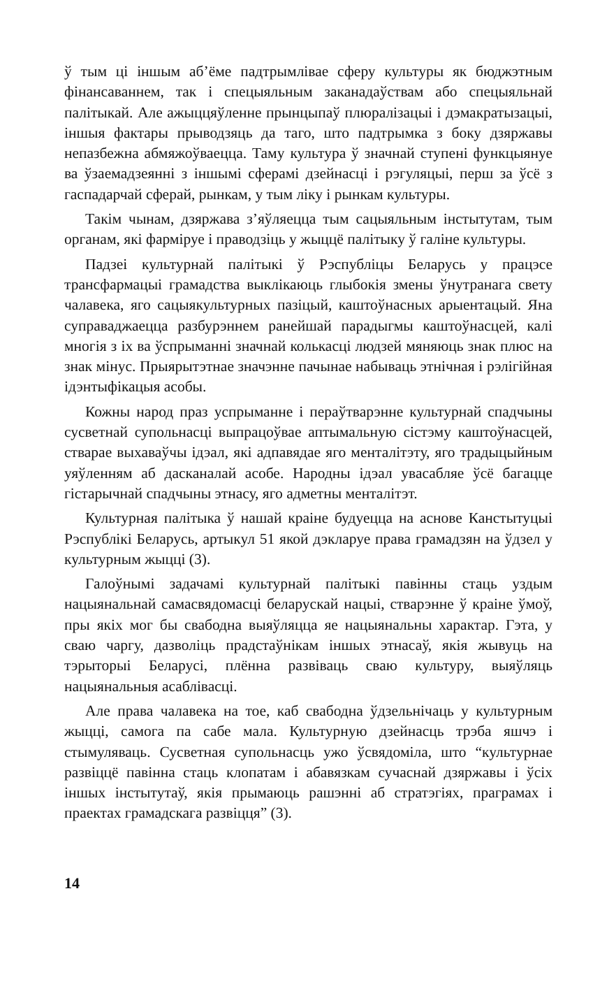ў тым ці іншым аб’ёме падтрымлівае сферу культуры як бюджэтным фінансаваннем, так і спецыяльным заканадаўствам або спецыяльнай палітыкай. Але ажыццяўленне прынцыпаў плюралізацыі і дэмакратызацыі, іншыя фактары прыводзяць да таго, што падтрымка з боку дзяржавы непазбежна абмяжоўваецца. Таму культура ў значнай ступені функцыянуе ва ўзаемадзеянні з іншымі сферамі дзейнасці і рэгуляцыі, перш за ўсё з гаспадарчай сферай, рынкам, у тым ліку і рынкам культуры.
Такім чынам, дзяржава з’яўляецца тым сацыяльным інстытутам, тым органам, які фарміруе і праводзіць у жыццё палітыку ў галіне культуры.
Падзеі культурнай палітыкі ў Рэспубліцы Беларусь у працэсе трансфармацыі грамадства выклікаюць глыбокія змены ўнутранага свету чалавека, яго сацыякультурных пазіцый, каштоўнасных арыентацый. Яна суправаджаецца разбурэннем ранейшай парадыгмы каштоўнасцей, калі многія з іх ва ўспрыманні значнай колькасці людзей мяняюць знак плюс на знак мінус. Прыярытэтнае значэнне пачынае набываць этнічная і рэлігійная ідэнтыфікацыя асобы.
Кожны народ праз успрыманне і пераўтварэнне культурнай спадчыны сусветнай супольнасці выпрацоўвае аптымальную сістэму каштоўнасцей, стварае выхаваўчы ідэал, які адпавядае яго менталітэту, яго традыцыйным уяўленням аб дасканалай асобе. Народны ідэал увасабляе ўсё багацце гістарычнай спадчыны этнасу, яго адметны менталітэт.
Культурная палітыка ў нашай краіне будуецца на аснове Канстытуцыі Рэспублікі Беларусь, артыкул 51 якой дэкларуе права грамадзян на ўдзел у культурным жыцці (3).
Галоўнымі задачамі культурнай палітыкі павінны стаць уздым нацыянальнай самасвядомасці беларускай нацыі, стварэнне ў краіне ўмоў, пры якіх мог бы свабодна выяўляцца яе нацыянальны характар. Гэта, у сваю чаргу, дазволіць прадстаўнікам іншых этнасаў, якія жывуць на тэрыторыі Беларусі, плённа развіваць сваю культуру, выяўляць нацыянальныя асаблівасці.
Але права чалавека на тое, каб свабодна ўдзельнічаць у культурным жыцці, самога па сабе мала. Культурную дзейнасць трэба яшчэ і стымуляваць. Сусветная супольнасць ужо ўсвядоміла, што “культурнае развіццё павінна стаць клопатам і абавязкам сучаснай дзяржавы і ўсіх іншых інстытутаў, якія прымаюць рашэнні аб стратэгіях, праграмах і праектах грамадскага развіцця” (3).
14